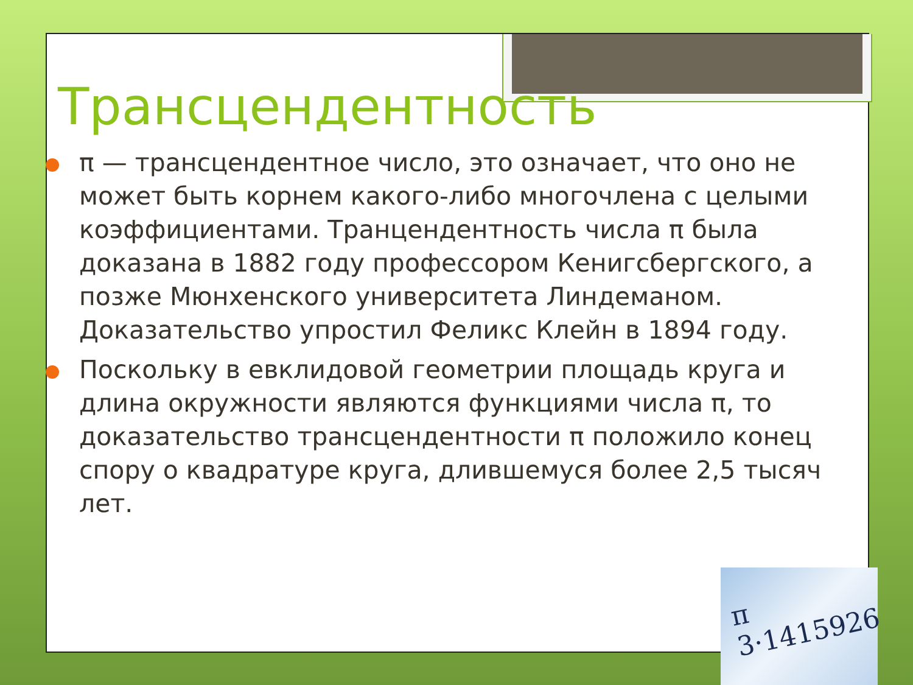Трансцендентность
π — трансцендентное число, это означает, что оно не может быть корнем какого-либо многочлена с целыми коэффициентами. Транцендентность числа π была доказана в 1882 году профессором Кенигсбергского, а позже Мюнхенского университета Линдеманом. Доказательство упростил Феликс Клейн в 1894 году.
Поскольку в евклидовой геометрии площадь круга и длина окружности являются функциями числа π, то доказательство трансцендентности π положило конец спору о квадратуре круга, длившемуся более 2,5 тысяч лет.
π
3·1415926